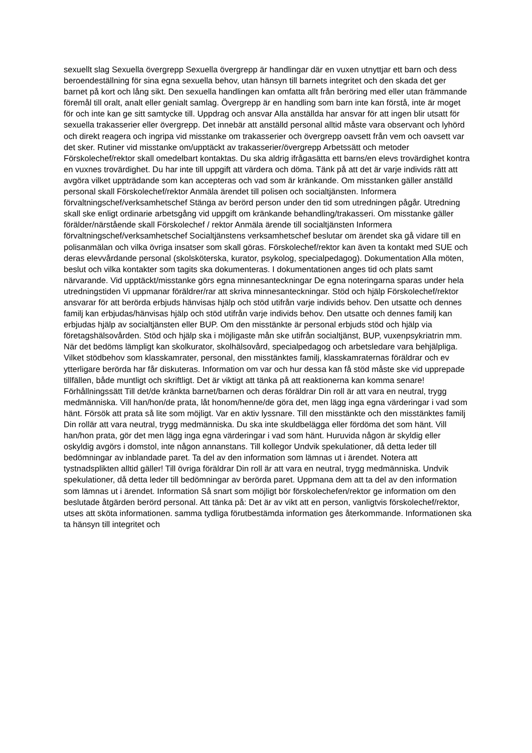sexuellt slag Sexuella övergrepp Sexuella övergrepp är handlingar där en vuxen utnyttjar ett barn och dess beroendeställning för sina egna sexuella behov, utan hänsyn till barnets integritet och den skada det ger barnet på kort och lång sikt. Den sexuella handlingen kan omfatta allt från beröring med eller utan främmande föremål till oralt, analt eller genialt samlag. Övergrepp är en handling som barn inte kan förstå, inte är moget för och inte kan ge sitt samtycke till. Uppdrag och ansvar Alla anställda har ansvar för att ingen blir utsatt för sexuella trakasserier eller övergrepp. Det innebär att anställd personal alltid måste vara observant och lyhörd och direkt reagera och ingripa vid misstanke om trakasserier och övergrepp oavsett från vem och oavsett var det sker. Rutiner vid misstanke om/upptäckt av trakasserier/övergrepp Arbetssätt och metoder Förskolechef/rektor skall omedelbart kontaktas. Du ska aldrig ifrågasätta ett barns/en elevs trovärdighet kontra en vuxnes trovärdighet. Du har inte till uppgift att värdera och döma. Tänk på att det är varje individs rätt att avgöra vilket uppträdande som kan accepteras och vad som är kränkande. Om misstanken gäller anställd personal skall Förskolechef/rektor Anmäla ärendet till polisen och socialtjänsten. Informera förvaltningschef/verksamhetschef Stänga av berörd person under den tid som utredningen pågår. Utredning skall ske enligt ordinarie arbetsgång vid uppgift om kränkande behandling/trakasseri. Om misstanke gäller förälder/närstående skall Förskolechef / rektor Anmäla ärende till socialtjänsten Informera förvaltningschef/verksamhetschef Socialtjänstens verksamhetschef beslutar om ärendet ska gå vidare till en polisanmälan och vilka övriga insatser som skall göras. Förskolechef/rektor kan även ta kontakt med SUE och deras elevvårdande personal (skolsköterska, kurator, psykolog, specialpedagog). Dokumentation Alla möten, beslut och vilka kontakter som tagits ska dokumenteras. I dokumentationen anges tid och plats samt närvarande. Vid upptäckt/misstanke görs egna minnesanteckningar De egna noteringarna sparas under hela utredningstiden Vi uppmanar föräldrer/rar att skriva minnesanteckningar. Stöd och hjälp Förskolechef/rektor ansvarar för att berörda erbjuds hänvisas hjälp och stöd utifrån varje individs behov. Den utsatte och dennes familj kan erbjudas/hänvisas hjälp och stöd utifrån varje individs behov. Den utsatte och dennes familj kan erbjudas hjälp av socialtjänsten eller BUP. Om den misstänkte är personal erbjuds stöd och hjälp via företagshälsovården. Stöd och hjälp ska i möjligaste mån ske utifrån socialtjänst, BUP, vuxenpsykriatrin mm. När det bedöms lämpligt kan skolkurator, skolhälsovård, specialpedagog och arbetsledare vara behjälpliga. Vilket stödbehov som klasskamrater, personal, den misstänktes familj, klasskamraternas föräldrar och ev ytterligare berörda har får diskuteras. Information om var och hur dessa kan få stöd måste ske vid upprepade tillfällen, både muntligt och skriftligt. Det är viktigt att tänka på att reaktionerna kan komma senare! Förhållningssätt Till det/de kränkta barnet/barnen och deras föräldrar Din roll är att vara en neutral, trygg medmänniska. Vill han/hon/de prata, låt honom/henne/de göra det, men lägg inga egna värderingar i vad som hänt. Försök att prata så lite som möjligt. Var en aktiv lyssnare. Till den misstänkte och den misstänktes familj Din rollär att vara neutral, trygg medmänniska. Du ska inte skuldbelägga eller fördöma det som hänt. Vill han/hon prata, gör det men lägg inga egna värderingar i vad som hänt. Huruvida någon är skyldig eller oskyldig avgörs i domstol, inte någon annanstans. Till kollegor Undvik spekulationer, då detta leder till bedömningar av inblandade paret. Ta del av den information som lämnas ut i ärendet. Notera att tystnadsplikten alltid gäller! Till övriga föräldrar Din roll är att vara en neutral, trygg medmänniska. Undvik spekulationer, då detta leder till bedömningar av berörda paret. Uppmana dem att ta del av den information som lämnas ut i ärendet. Information Så snart som möjligt bör förskolechefen/rektor ge information om den beslutade åtgärden berörd personal. Att tänka på: Det är av vikt att en person, vanligtvis förskolechef/rektor, utses att sköta informationen. samma tydliga förutbestämda information ges återkommande. Informationen ska ta hänsyn till integritet och